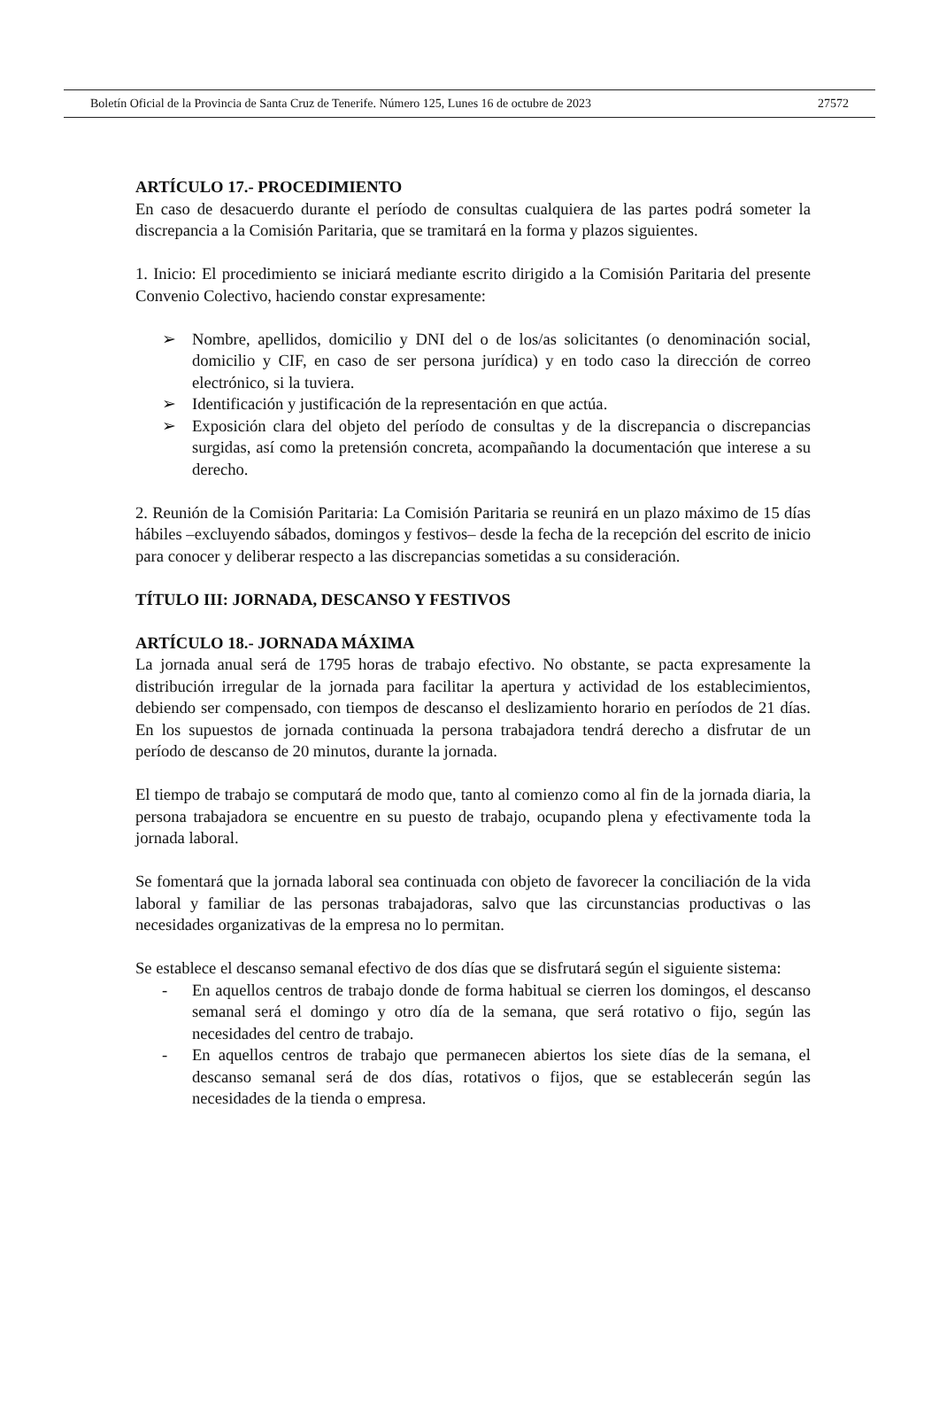Boletín Oficial de la Provincia de Santa Cruz de Tenerife. Número 125, Lunes 16 de octubre de 2023 27572
ARTÍCULO 17.- PROCEDIMIENTO
En caso de desacuerdo durante el período de consultas cualquiera de las partes podrá someter la discrepancia a la Comisión Paritaria, que se tramitará en la forma y plazos siguientes.
1. Inicio: El procedimiento se iniciará mediante escrito dirigido a la Comisión Paritaria del presente Convenio Colectivo, haciendo constar expresamente:
➢ Nombre, apellidos, domicilio y DNI del o de los/as solicitantes (o denominación social, domicilio y CIF, en caso de ser persona jurídica) y en todo caso la dirección de correo electrónico, si la tuviera.
➢ Identificación y justificación de la representación en que actúa.
➢ Exposición clara del objeto del período de consultas y de la discrepancia o discrepancias surgidas, así como la pretensión concreta, acompañando la documentación que interese a su derecho.
2. Reunión de la Comisión Paritaria: La Comisión Paritaria se reunirá en un plazo máximo de 15 días hábiles –excluyendo sábados, domingos y festivos– desde la fecha de la recepción del escrito de inicio para conocer y deliberar respecto a las discrepancias sometidas a su consideración.
TÍTULO III: JORNADA, DESCANSO Y FESTIVOS
ARTÍCULO 18.- JORNADA MÁXIMA
La jornada anual será de 1795 horas de trabajo efectivo. No obstante, se pacta expresamente la distribución irregular de la jornada para facilitar la apertura y actividad de los establecimientos, debiendo ser compensado, con tiempos de descanso el deslizamiento horario en períodos de 21 días. En los supuestos de jornada continuada la persona trabajadora tendrá derecho a disfrutar de un período de descanso de 20 minutos, durante la jornada.
El tiempo de trabajo se computará de modo que, tanto al comienzo como al fin de la jornada diaria, la persona trabajadora se encuentre en su puesto de trabajo, ocupando plena y efectivamente toda la jornada laboral.
Se fomentará que la jornada laboral sea continuada con objeto de favorecer la conciliación de la vida laboral y familiar de las personas trabajadoras, salvo que las circunstancias productivas o las necesidades organizativas de la empresa no lo permitan.
Se establece el descanso semanal efectivo de dos días que se disfrutará según el siguiente sistema:
- En aquellos centros de trabajo donde de forma habitual se cierren los domingos, el descanso semanal será el domingo y otro día de la semana, que será rotativo o fijo, según las necesidades del centro de trabajo.
- En aquellos centros de trabajo que permanecen abiertos los siete días de la semana, el descanso semanal será de dos días, rotativos o fijos, que se establecerán según las necesidades de la tienda o empresa.